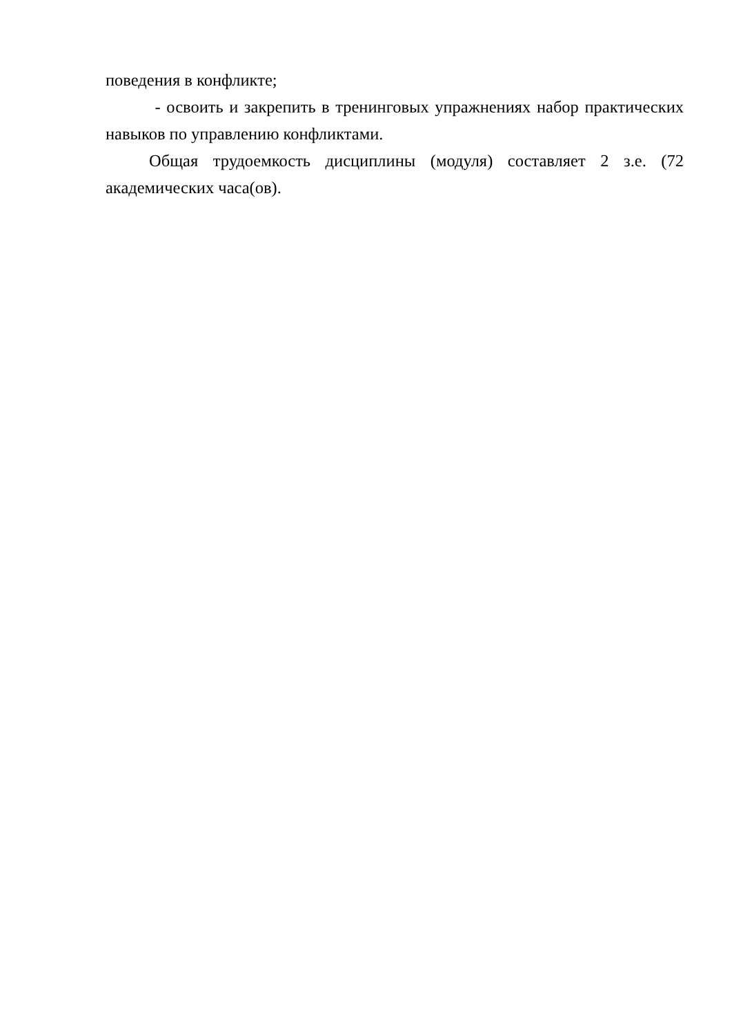поведения в конфликте;
- освоить и закрепить в тренинговых упражнениях набор практических навыков по управлению конфликтами.
Общая трудоемкость дисциплины (модуля) составляет 2 з.е. (72 академических часа(ов).